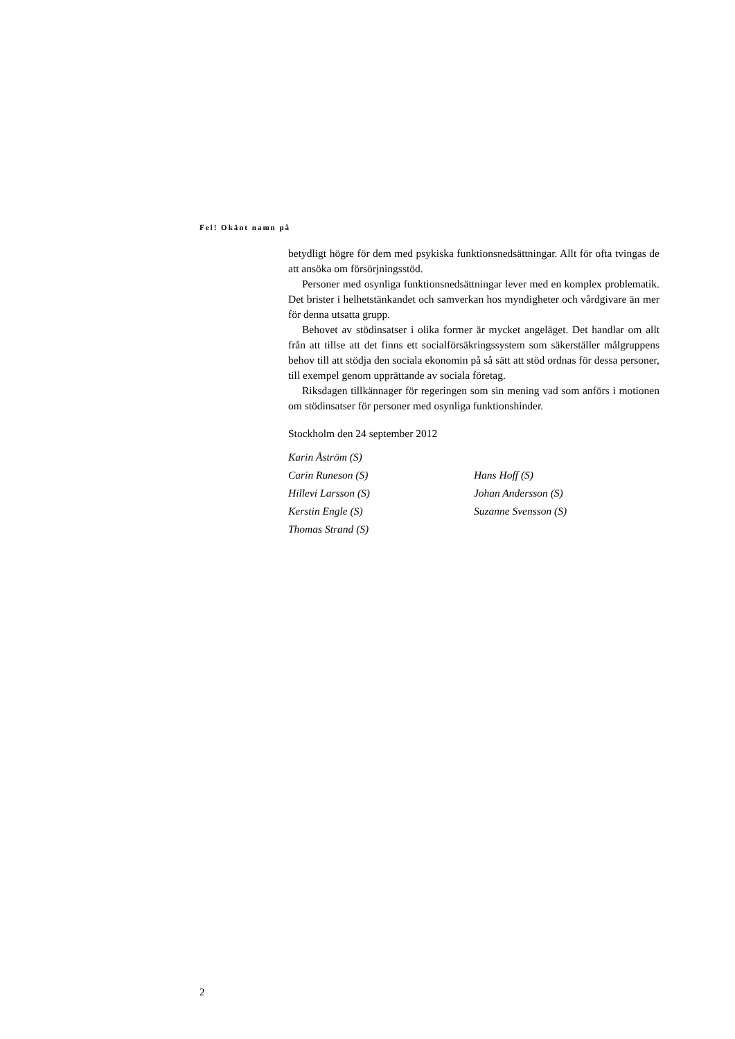Fel! Okänt namn på
betydligt högre för dem med psykiska funktionsnedsättningar. Allt för ofta tvingas de att ansöka om försörjningsstöd.
Personer med osynliga funktionsnedsättningar lever med en komplex pro­blematik. Det brister i helhetstänkandet och samverkan hos myndigheter och vårdgivare än mer för denna utsatta grupp.
Behovet av stödinsatser i olika former är mycket angeläget. Det handlar om allt från att tillse att det finns ett socialförsäkringssystem som säkerställer målgruppens behov till att stödja den sociala ekonomin på så sätt att stöd ordnas för dessa personer, till exempel genom upprättande av sociala företag.
Riksdagen tillkännager för regeringen som sin mening vad som anförs i motionen om stödinsatser för personer med osynliga funktionshinder.
Stockholm den 24 september 2012
| Karin Åström (S) | |
| Carin Runeson (S) | Hans Hoff (S) |
| Hillevi Larsson (S) | Johan Andersson (S) |
| Kerstin Engle (S) | Suzanne Svensson (S) |
| Thomas Strand (S) | |
2